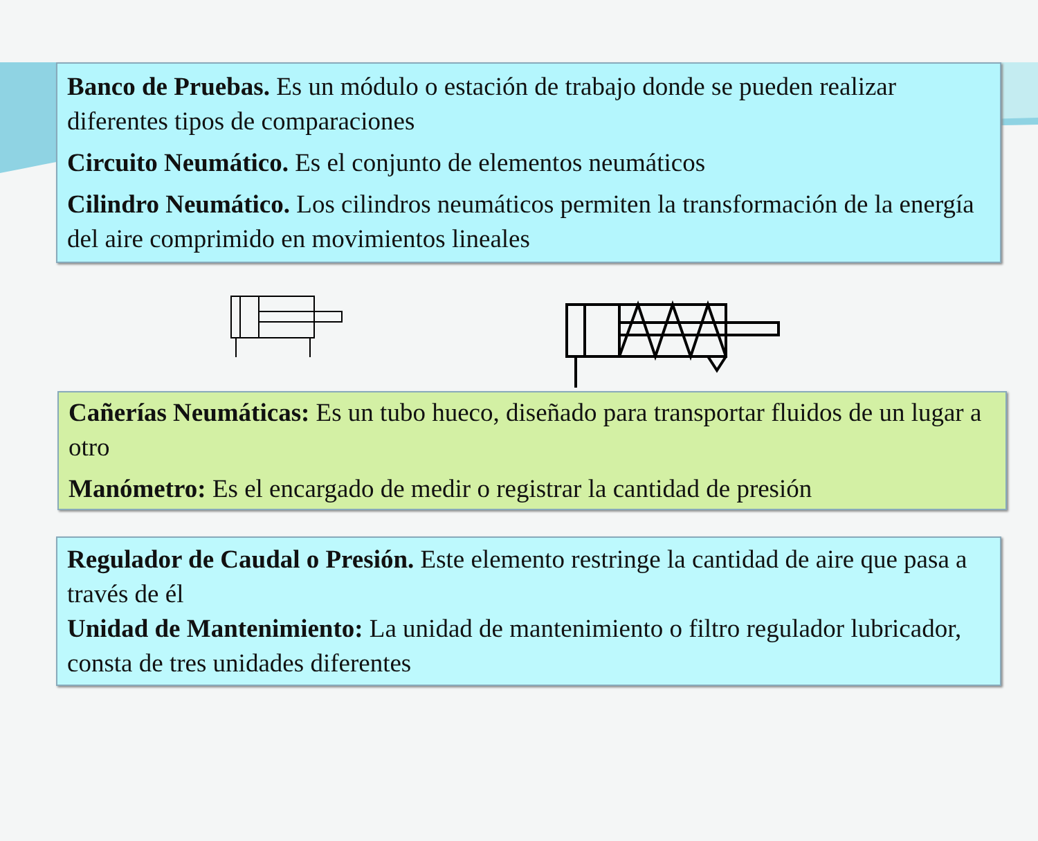Banco de Pruebas. Es un módulo o estación de trabajo donde se pueden realizar diferentes tipos de comparaciones
Circuito Neumático. Es el conjunto de elementos neumáticos
Cilindro Neumático. Los cilindros neumáticos permiten la transformación de la energía del aire comprimido en movimientos lineales
Cañerías Neumáticas: Es un tubo hueco, diseñado para transportar fluidos de un lugar a otro
Manómetro: Es el encargado de medir o registrar la cantidad de presión
Regulador de Caudal o Presión. Este elemento restringe la cantidad de aire que pasa a través de él
Unidad de Mantenimiento: La unidad de mantenimiento o filtro regulador lubricador, consta de tres unidades diferentes